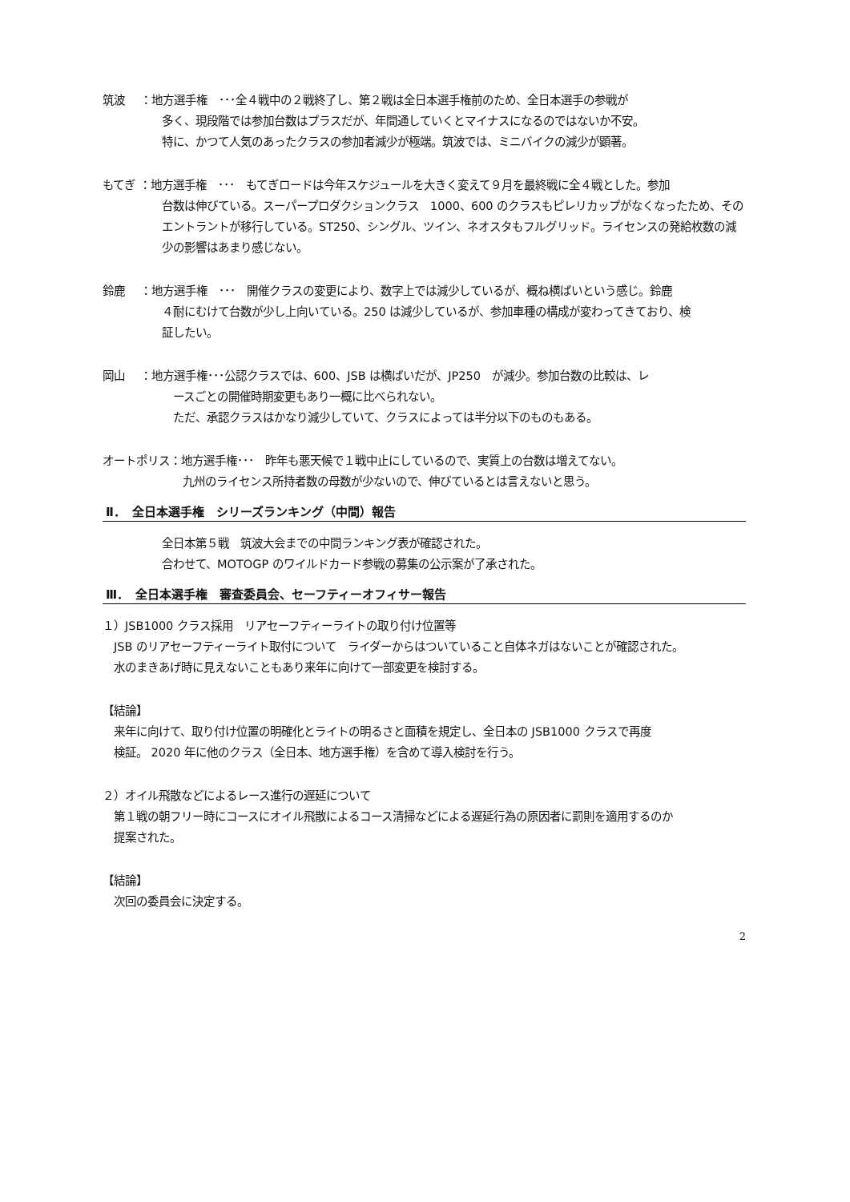筑波　 ：地方選手権　･･･全４戦中の２戦終了し、第２戦は全日本選手権前のため、全日本選手の参戦が
多く、現段階では参加台数はプラスだが、年間通していくとマイナスになるのではないか不安。
特に、かつて人気のあったクラスの参加者減少が極端。筑波では、ミニバイクの減少が顕著。
もてぎ ：地方選手権　･･･　もてぎロードは今年スケジュールを大きく変えて９月を最終戦に全４戦とした。参加
台数は伸びている。スーパープロダクションクラス　1000、600 のクラスもピレリカップがなくなったため、その
エントラントが移行している。ST250、シングル、ツイン、ネオスタもフルグリッド。ライセンスの発給枚数の減
少の影響はあまり感じない。
鈴鹿　 ：地方選手権　･･･　開催クラスの変更により、数字上では減少しているが、概ね横ばいという感じ。鈴鹿
４耐にむけて台数が少し上向いている。250 は減少しているが、参加車種の構成が変わってきており、検
証したい。
岡山　 ：地方選手権･･･公認クラスでは、600、JSB は横ばいだが、JP250　が減少。参加台数の比較は、レ
　ースごとの開催時期変更もあり一概に比べられない。
　ただ、承認クラスはかなり減少していて、クラスによっては半分以下のものもある。
オートポリス：地方選手権･･･　昨年も悪天候で１戦中止にしているので、実質上の台数は増えてない。
九州のライセンス所持者数の母数が少ないので、伸びているとは言えないと思う。
Ⅱ．　全日本選手権　シリーズランキング（中間）報告
全日本第５戦　筑波大会までの中間ランキング表が確認された。
合わせて、MOTOGP のワイルドカード参戦の募集の公示案が了承された。
Ⅲ．　全日本選手権　審査委員会、セーフティーオフィサー報告
１）JSB1000 クラス採用　リアセーフティーライトの取り付け位置等
　JSB のリアセーフティーライト取付について　ライダーからはついていること自体ネガはないことが確認された。
　水のまきあげ時に見えないこともあり来年に向けて一部変更を検討する。
【結論】
　来年に向けて、取り付け位置の明確化とライトの明るさと面積を規定し、全日本の JSB1000 クラスで再度
　検証。 2020 年に他のクラス（全日本、地方選手権）を含めて導入検討を行う。
２）オイル飛散などによるレース進行の遅延について
　第１戦の朝フリー時にコースにオイル飛散によるコース清掃などによる遅延行為の原因者に罰則を適用するのか
　提案された。
【結論】
　次回の委員会に決定する。
2